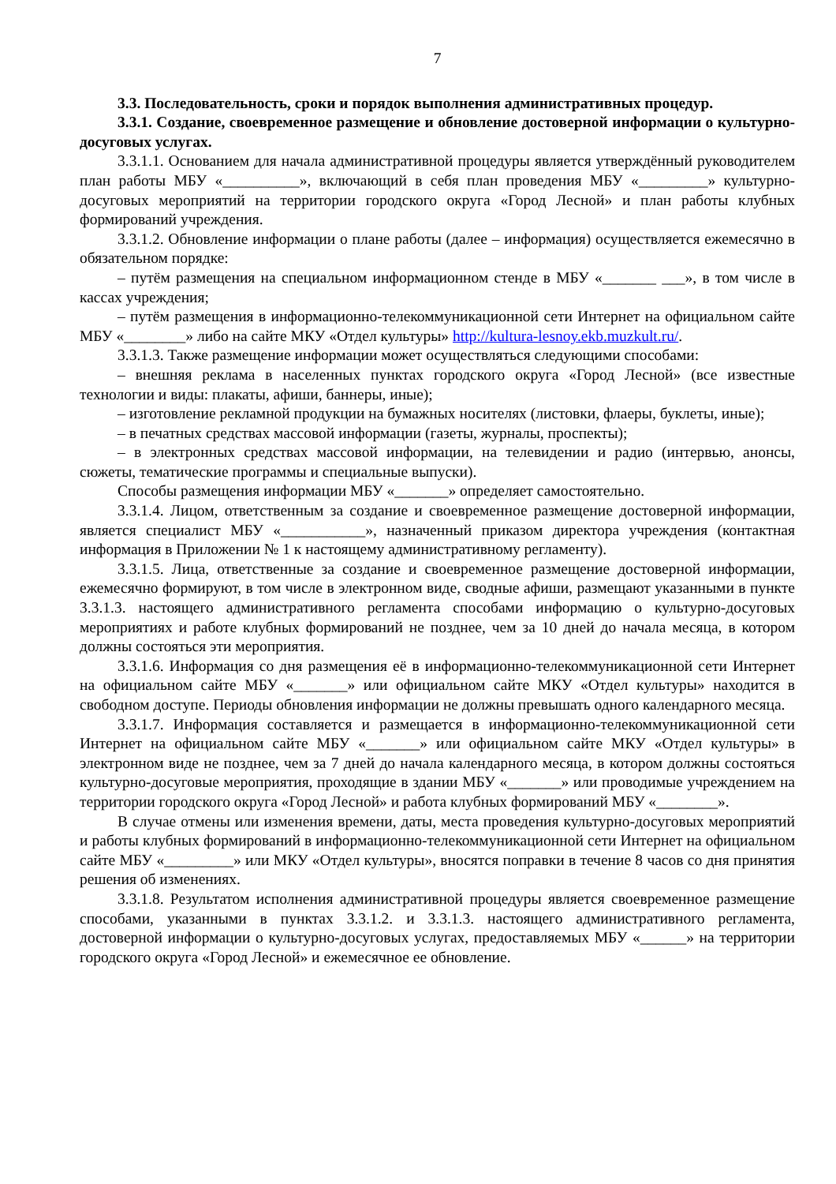7
3.3. Последовательность, сроки и порядок выполнения административных процедур.
3.3.1. Создание, своевременное размещение и обновление достоверной информации о культурно-досуговых услугах.
3.3.1.1. Основанием для начала административной процедуры является утверждённый руководителем план работы МБУ «__________», включающий в себя план проведения МБУ «_________» культурно-досуговых мероприятий на территории городского округа «Город Лесной» и план работы клубных формирований учреждения.
3.3.1.2. Обновление информации о плане работы (далее – информация) осуществляется ежемесячно в обязательном порядке:
– путём размещения на специальном информационном стенде в МБУ «_______ ___», в том числе в кассах учреждения;
– путём размещения в информационно-телекоммуникационной сети Интернет на официальном сайте МБУ «________» либо на сайте МКУ «Отдел культуры» http://kultura-lesnoy.ekb.muzkult.ru/.
3.3.1.3. Также размещение информации может осуществляться следующими способами:
– внешняя реклама в населенных пунктах городского округа «Город Лесной» (все известные технологии и виды: плакаты, афиши, баннеры, иные);
– изготовление рекламной продукции на бумажных носителях (листовки, флаеры, буклеты, иные);
– в печатных средствах массовой информации (газеты, журналы, проспекты);
– в электронных средствах массовой информации, на телевидении и радио (интервью, анонсы, сюжеты, тематические программы и специальные выпуски).
Способы размещения информации МБУ «_______» определяет самостоятельно.
3.3.1.4. Лицом, ответственным за создание и своевременное размещение достоверной информации, является специалист МБУ «___________», назначенный приказом директора учреждения (контактная информация в Приложении № 1 к настоящему административному регламенту).
3.3.1.5. Лица, ответственные за создание и своевременное размещение достоверной информации, ежемесячно формируют, в том числе в электронном виде, сводные афиши, размещают указанными в пункте 3.3.1.3. настоящего административного регламента способами информацию о культурно-досуговых мероприятиях и работе клубных формирований не позднее, чем за 10 дней до начала месяца, в котором должны состояться эти мероприятия.
3.3.1.6. Информация со дня размещения её в информационно-телекоммуникационной сети Интернет на официальном сайте МБУ «_______» или официальном сайте МКУ «Отдел культуры» находится в свободном доступе. Периоды обновления информации не должны превышать одного календарного месяца.
3.3.1.7. Информация составляется и размещается в информационно-телекоммуникационной сети Интернет на официальном сайте МБУ «_______» или официальном сайте МКУ «Отдел культуры» в электронном виде не позднее, чем за 7 дней до начала календарного месяца, в котором должны состояться культурно-досуговые мероприятия, проходящие в здании МБУ «_______» или проводимые учреждением на территории городского округа «Город Лесной» и работа клубных формирований МБУ «________».
В случае отмены или изменения времени, даты, места проведения культурно-досуговых мероприятий и работы клубных формирований в информационно-телекоммуникационной сети Интернет на официальном сайте МБУ «_________» или МКУ «Отдел культуры», вносятся поправки в течение 8 часов со дня принятия решения об изменениях.
3.3.1.8. Результатом исполнения административной процедуры является своевременное размещение способами, указанными в пунктах 3.3.1.2. и 3.3.1.3. настоящего административного регламента, достоверной информации о культурно-досуговых услугах, предоставляемых МБУ «______» на территории городского округа «Город Лесной» и ежемесячное ее обновление.